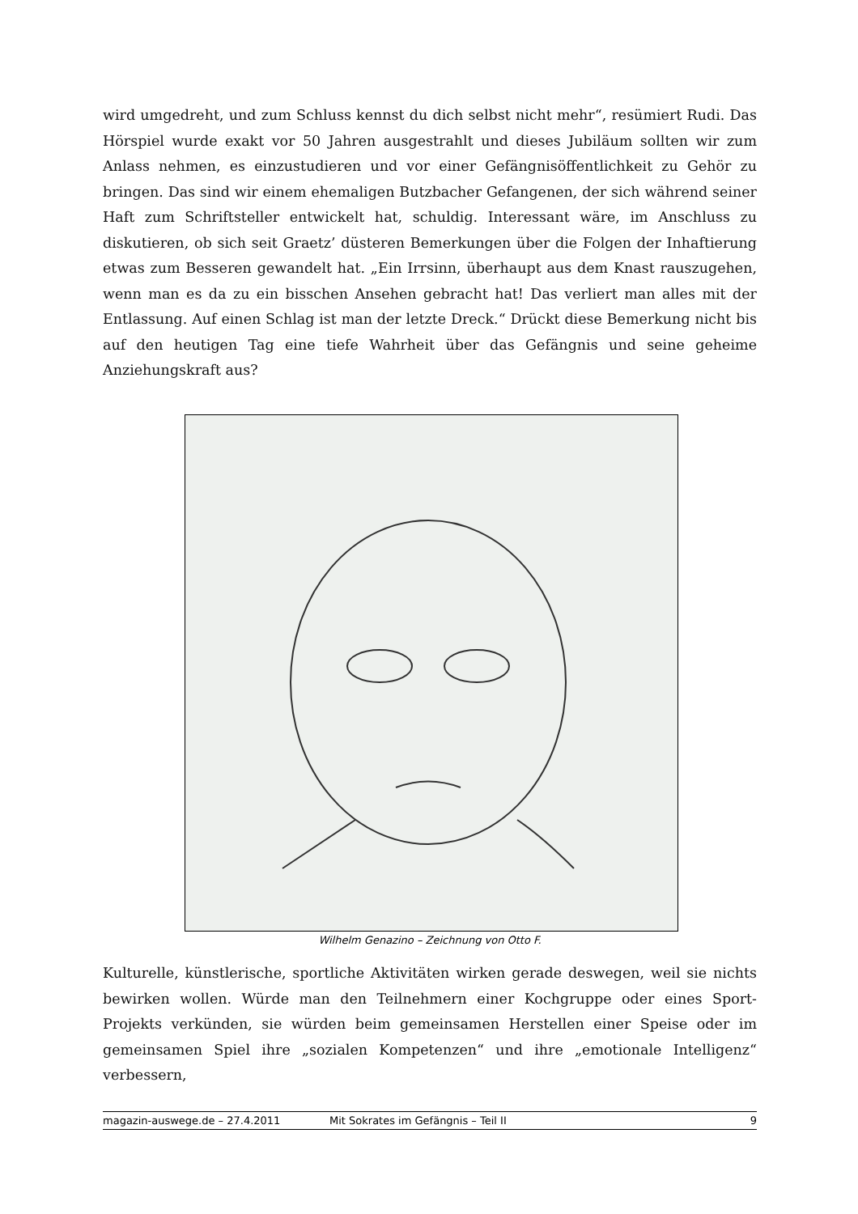wird umgedreht, und zum Schluss kennst du dich selbst nicht mehr“, resümiert Rudi. Das Hörspiel wurde exakt vor 50 Jahren ausgestrahlt und dieses Jubiläum sollten wir zum Anlass nehmen, es einzustudieren und vor einer Gefängnisöffentlichkeit zu Gehör zu bringen. Das sind wir einem ehemaligen Butzbacher Gefangenen, der sich während seiner Haft zum Schriftsteller entwickelt hat, schuldig. Interessant wäre, im Anschluss zu diskutieren, ob sich seit Graetz’ düsteren Bemerkungen über die Folgen der Inhaftierung etwas zum Besseren gewandelt hat. „Ein Irrsinn, überhaupt aus dem Knast rauszugehen, wenn man es da zu ein bisschen Ansehen gebracht hat! Das verliert man alles mit der Entlassung. Auf einen Schlag ist man der letzte Dreck.“ Drückt diese Bemerkung nicht bis auf den heutigen Tag eine tiefe Wahrheit über das Gefängnis und seine geheime Anziehungskraft aus?
Wilhelm Genazino – Zeichnung von Otto F.
Kulturelle, künstlerische, sportliche Aktivitäten wirken gerade deswegen, weil sie nichts bewirken wollen. Würde man den Teilnehmern einer Kochgruppe oder eines Sport-Projekts verkünden, sie würden beim gemeinsamen Herstellen einer Speise oder im gemeinsamen Spiel ihre „sozialen Kompetenzen“ und ihre „emotionale Intelligenz“ verbessern,
magazin-auswege.de – 27.4.2011 Mit Sokrates im Gefängnis – Teil II 9